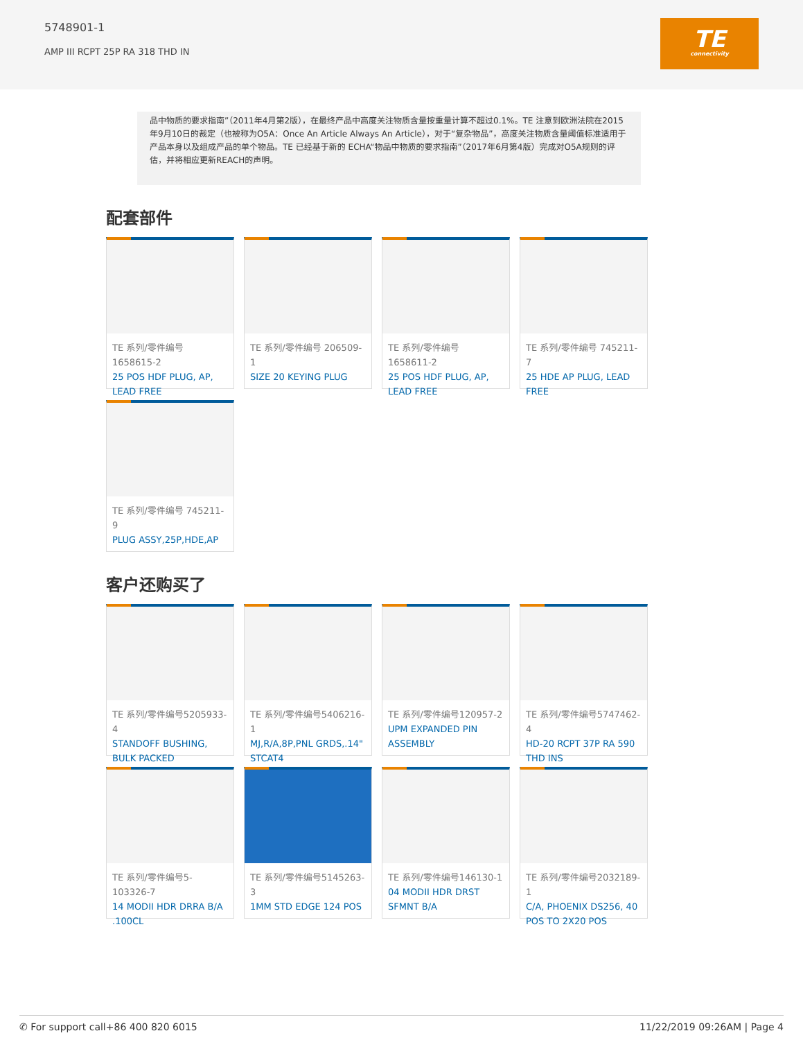5748901-1
AMP III RCPT 25P RA 318 THD IN
TE
connectivity
品中物质的要求指南”（2011年4月第2版），在最终产品中高度关注物质含量按重量计算不超过0.1%。TE 注意到欧洲法院在2015年9月10日的裁定（也被称为O5A：Once An Article Always An Article），对于“复杂物品”，高度关注物质含量阈值标准适用于产品本身以及组成产品的单个物品。TE 已经基于新的 ECHA“物品中物质的要求指南”（2017年6月第4版）完成对O5A规则的评估，并将相应更新REACH的声明。
配套部件
TE 系列/零件编号 1658615-2
25 POS HDF PLUG, AP, LEAD FREE
TE 系列/零件编号 206509-1
SIZE 20 KEYING PLUG
TE 系列/零件编号 1658611-2
25 POS HDF PLUG, AP, LEAD FREE
TE 系列/零件编号 745211-7
25 HDE AP PLUG, LEAD FREE
TE 系列/零件编号 745211-9
PLUG ASSY,25P,HDE,AP
客户还购买了
TE 系列/零件编号5205933-4
STANDOFF BUSHING, BULK PACKED
TE 系列/零件编号5406216-1
MJ,R/A,8P,PNL GRDS,.14" STCAT4
TE 系列/零件编号120957-2
UPM EXPANDED PIN ASSEMBLY
TE 系列/零件编号5747462-4
HD-20 RCPT 37P RA 590 THD INS
TE 系列/零件编号5-103326-7
14 MODII HDR DRRA B/A .100CL
TE 系列/零件编号5145263-3
1MM STD EDGE 124 POS
TE 系列/零件编号146130-1
04 MODII HDR DRST SFMNT B/A
TE 系列/零件编号2032189-1
C/A, PHOENIX DS256, 40 POS TO 2X20 POS
✆ For support call+86 400 820 6015 11/22/2019 09:26AM | Page 4